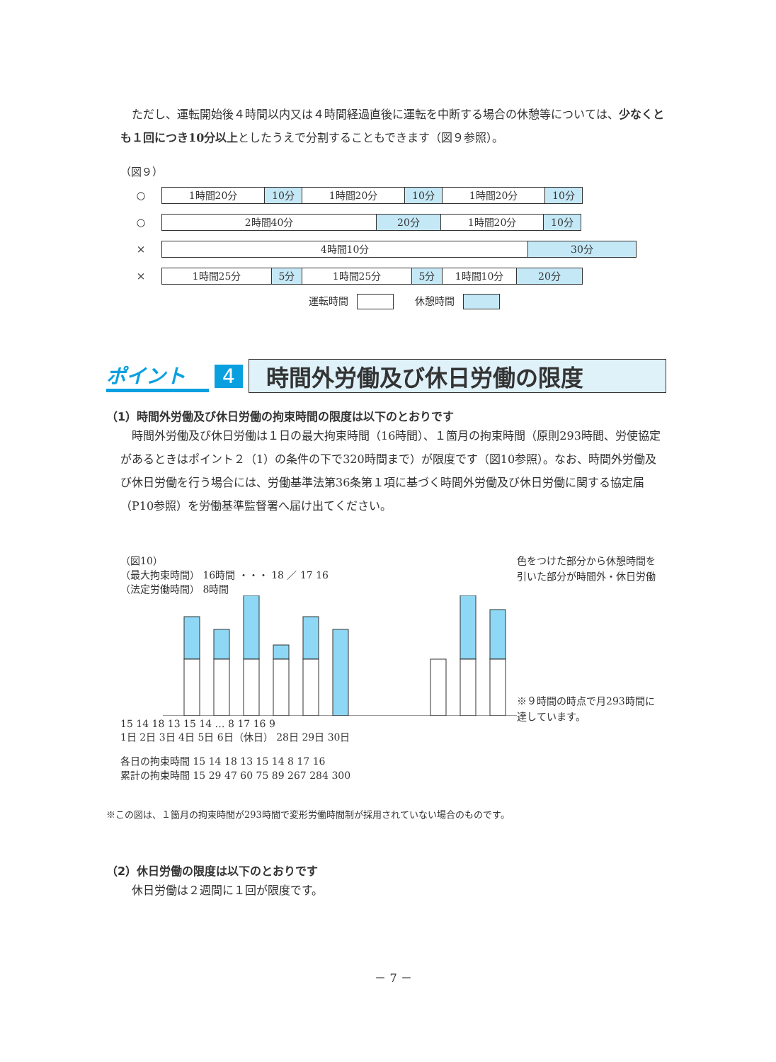ただし、運転開始後４時間以内又は４時間経過直後に運転を中断する場合の休憩等については、少なくとも１回につき10分以上としたうえで分割することもできます（図９参照）。
（図９）
○
1時間20分 10分 1時間20分 10分 1時間20分 10分
○
2時間40分 20分 1時間20分 10分
×
4時間10分 30分
×
1時間25分 5分 1時間25分 5分 1時間10分 20分
運転時間 休憩時間
ポイント 4 時間外労働及び休日労働の限度
（1）時間外労働及び休日労働の拘束時間の限度は以下のとおりです
時間外労働及び休日労働は１日の最大拘束時間（16時間）、１箇月の拘束時間（原則293時間、労使協定があるときはポイント２（1）の条件の下で320時間まで）が限度です（図10参照）。なお、時間外労働及び休日労働を行う場合には、労働基準法第36条第１項に基づく時間外労働及び休日労働に関する協定届（P10参照）を労働基準監督署へ届け出てください。
（図10）
（最大拘束時間） 16時間 ・・・ 18 ／ 17 16
（法定労働時間） 8時間
15 14 18 13 15 14 … 8 17 16 9
1日 2日 3日 4日 5日 6日（休日） 28日 29日 30日
各日の拘束時間 15 14 18 13 15 14 8 17 16
累計の拘束時間 15 29 47 60 75 89 267 284 300
色をつけた部分から休憩時間を引いた部分が時間外・休日労働
※９時間の時点で月293時間に達しています。
※この図は、１箇月の拘束時間が293時間で変形労働時間制が採用されていない場合のものです。
（2）休日労働の限度は以下のとおりです
休日労働は２週間に１回が限度です。
－ 7 －